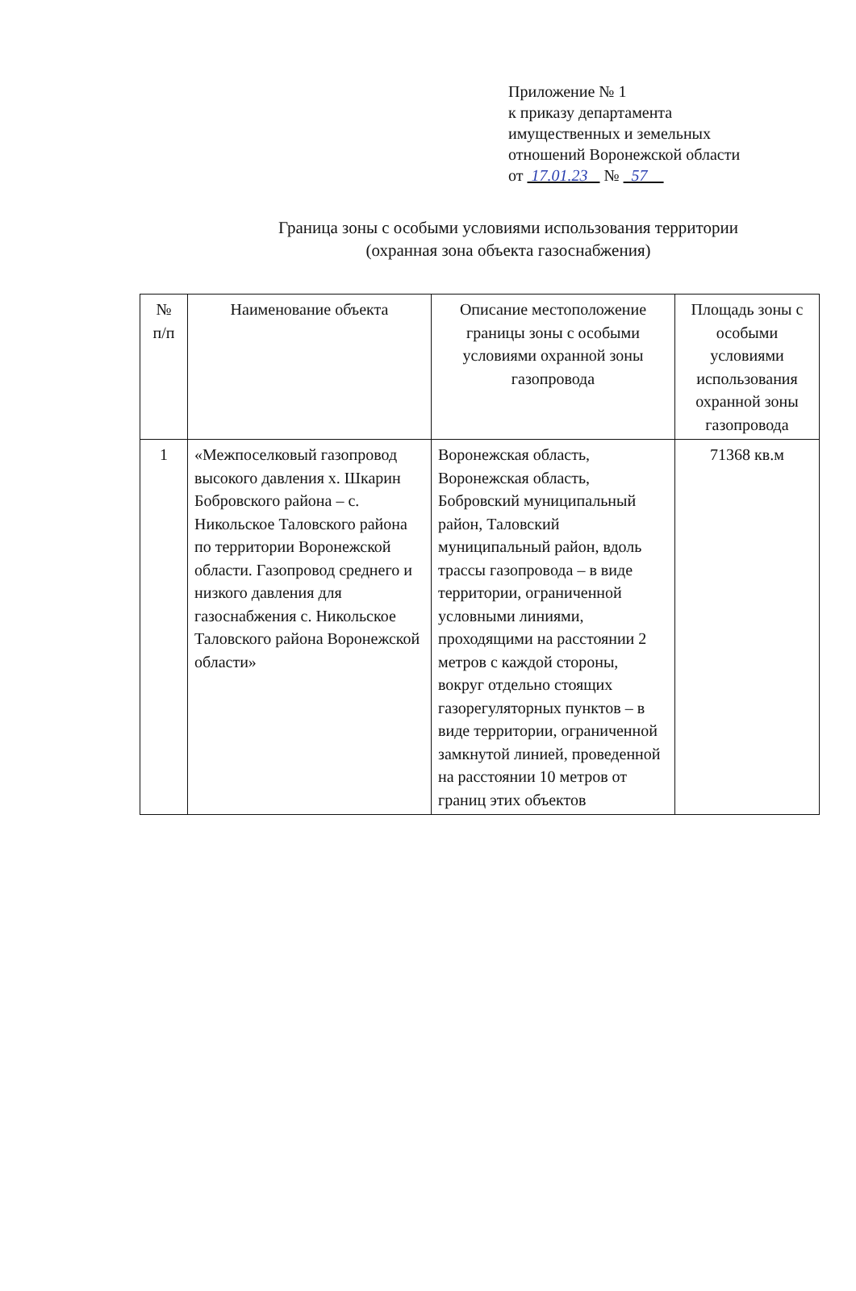Приложение № 1
к приказу департамента
имущественных и земельных
отношений Воронежской области
от 17.01.23 № 57
Граница зоны с особыми условиями использования территории
(охранная зона объекта газоснабжения)
| № п/п | Наименование объекта | Описание местоположение границы зоны с особыми условиями охранной зоны газопровода | Площадь зоны с особыми условиями использования охранной зоны газопровода |
| --- | --- | --- | --- |
| 1 | «Межпоселковый газопровод высокого давления х. Шкарин Бобровского района – с. Никольское Таловского района по территории Воронежской области. Газопровод среднего и низкого давления для газоснабжения с. Никольское Таловского района Воронежской области» | Воронежская область, Воронежская область, Бобровский муниципальный район, Таловский муниципальный район, вдоль трассы газопровода – в виде территории, ограниченной условными линиями, проходящими на расстоянии 2 метров с каждой стороны, вокруг отдельно стоящих газорегуляторных пунктов – в виде территории, ограниченной замкнутой линией, проведенной на расстоянии 10 метров от границ этих объектов | 71368 кв.м |